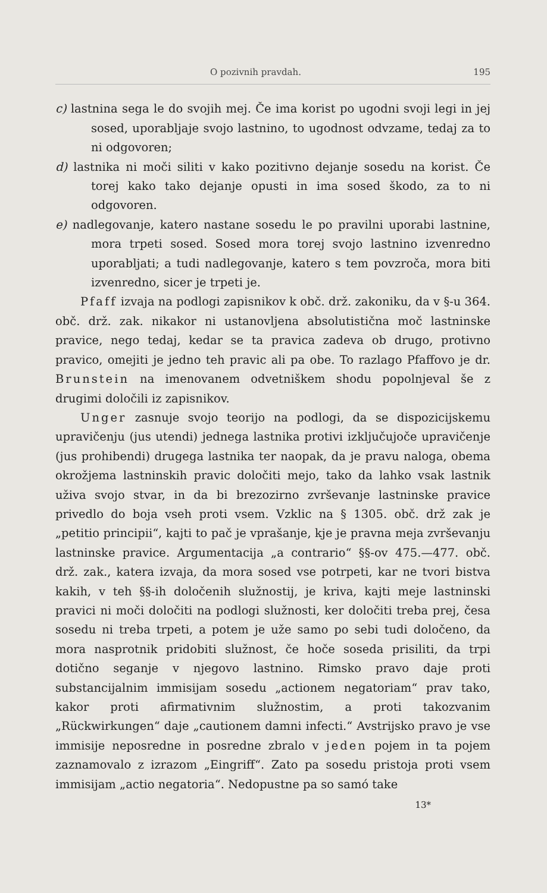O pozivnih pravdah. 195
c) lastnina sega le do svojih mej. Če ima korist po ugodni svoji legi in jej sosed, uporabljaje svojo lastnino, to ugodnost odvzame, tedaj za to ni odgovoren;
d) lastnika ni moči siliti v kako pozitivno dejanje sosedu na korist. Če torej kako tako dejanje opusti in ima sosed škodo, za to ni odgovoren.
e) nadlegovanje, katero nastane sosedu le po pravilni uporabi lastnine, mora trpeti sosed. Sosed mora torej svojo lastnino izvenredno uporabljati; a tudi nadlegovanje, katero s tem povzroča, mora biti izvenredno, sicer je trpeti je.
Pfaff izvaja na podlogi zapisnikov k obč. drž. zakoniku, da v §-u 364. obč. drž. zak. nikakor ni ustanovljena absolutistična moč lastninske pravice, nego tedaj, kedar se ta pravica zadeva ob drugo, protivno pravico, omejiti je jedno teh pravic ali pa obe. To razlago Pfaffovo je dr. Brunstein na imenovanem odvetniškem shodu popolnjeval še z drugimi določili iz zapisnikov.
Unger zasnuje svojo teorijo na podlogi, da se dispozicijskemu upravičenju (jus utendi) jednega lastnika protivi izključujoče upravičenje (jus prohibendi) drugega lastnika ter naopak, da je pravu naloga, obema okrožjema lastninskih pravic določiti mejo, tako da lahko vsak lastnik uživa svojo stvar, in da bi brezozirno zvrševanje lastninske pravice privedlo do boja vseh proti vsem. Vzklic na § 1305. obč. drž zak je „petitio principii“, kajti to pač je vprašanje, kje je pravna meja zvrševanju lastninske pravice. Argumentacija „a contrario“ §§-ov 475.—477. obč. drž. zak., katera izvaja, da mora sosed vse potrpeti, kar ne tvori bistva kakih, v teh §§-ih določenih služnostij, je kriva, kajti meje lastninski pravici ni moči določiti na podlogi služnosti, ker določiti treba prej, česa sosedu ni treba trpeti, a potem je uže samo po sebi tudi določeno, da mora nasprotnik pridobiti služnost, če hoče soseda prisiliti, da trpi dotično seganje v njegovo lastnino. Rimsko pravo daje proti substancijalnim immisijam sosedu „actionem negatoriam“ prav tako, kakor proti afirmativnim služnostim, a proti takozvanim „Rückwirkungen“ daje „cautionem damni infecti.“ Avstrijsko pravo je vse immisije neposredne in posredne zbralo v jeden pojem in ta pojem zaznamovalo z izrazom „Eingriff“. Zato pa sosedu pristoja proti vsem immisijam „actio negatoria“. Nedopustne pa so samó take
13*